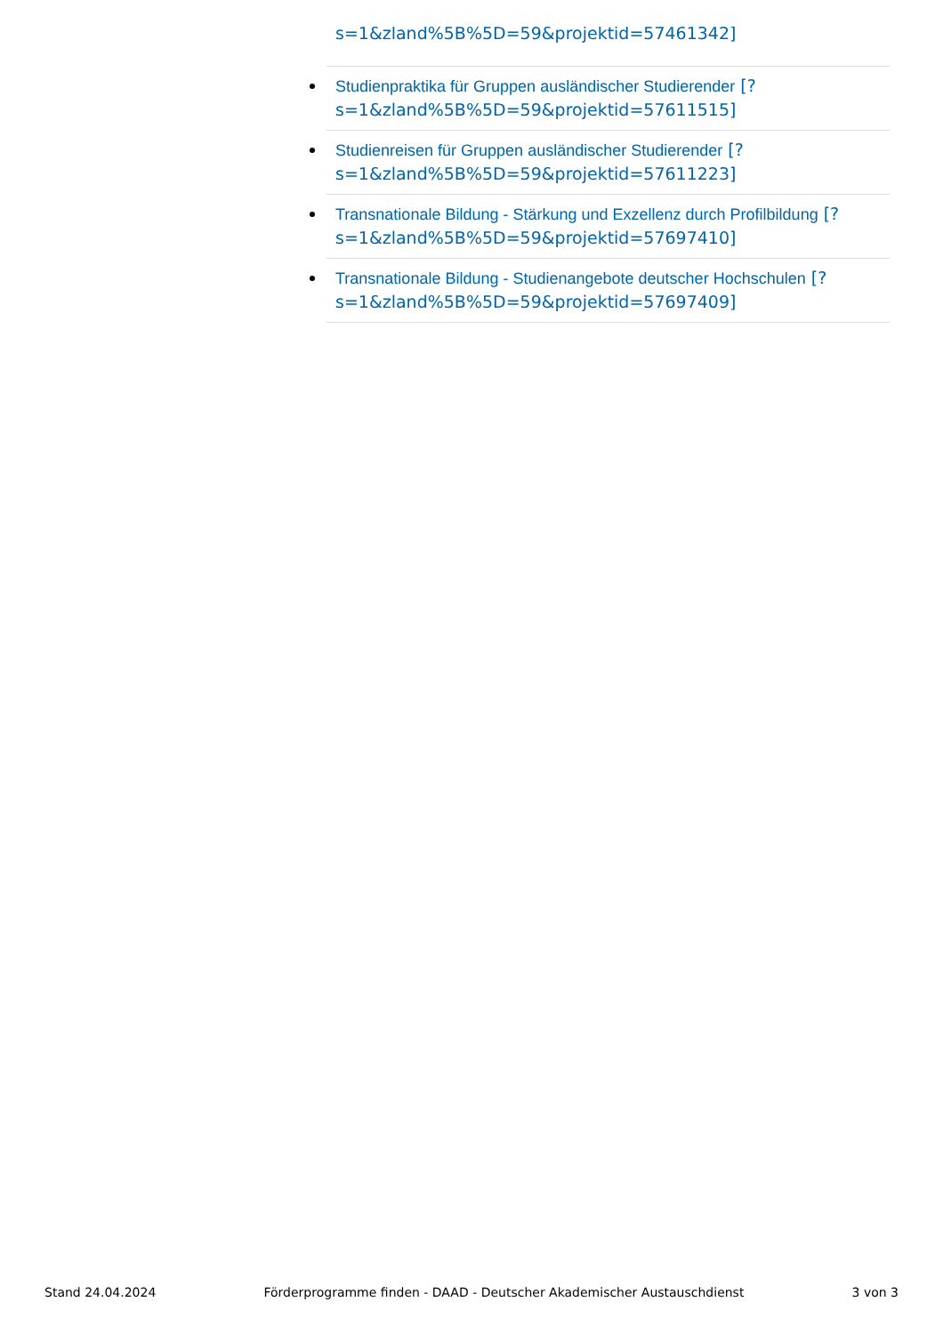s=1&zland%5B%5D=59&projektid=57461342]
Studienpraktika für Gruppen ausländischer Studierender [?s=1&zland%5B%5D=59&projektid=57611515]
Studienreisen für Gruppen ausländischer Studierender [?s=1&zland%5B%5D=59&projektid=57611223]
Transnationale Bildung - Stärkung und Exzellenz durch Profilbildung [?s=1&zland%5B%5D=59&projektid=57697410]
Transnationale Bildung - Studienangebote deutscher Hochschulen [?s=1&zland%5B%5D=59&projektid=57697409]
Stand 24.04.2024 Förderprogramme finden - DAAD - Deutscher Akademischer Austauschdienst 3 von 3